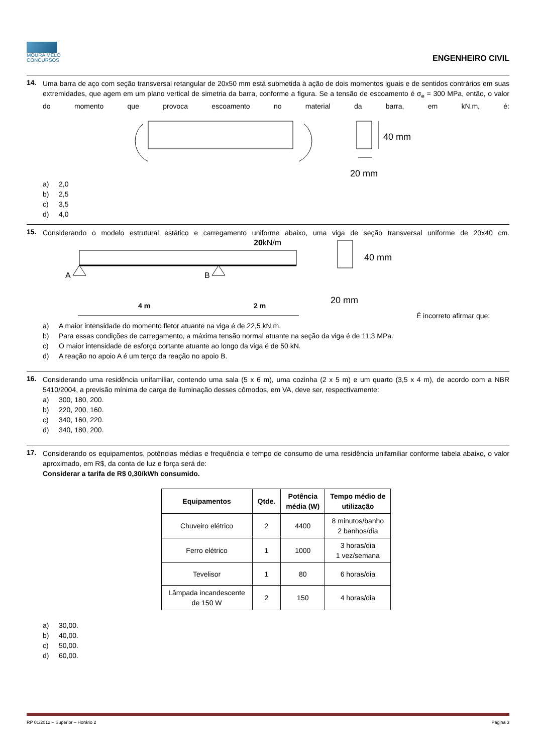MOURA MELO
CONCURSOS
ENGENHEIRO CIVIL
14.
Uma barra de aço com seção transversal retangular de 20x50 mm está submetida à ação de dois momentos iguais e de sentidos contrários em suas extremidades, que agem em um plano vertical de simetria da barra, conforme a figura. Se a tensão de escoamento é σ<sub>e</sub> = 300 MPa, então, o valor do momento que provoca escoamento no material da barra, em kN.m, é:
40 mm
20 mm
a) 2,0
b) 2,5
c) 3,5
d) 4,0
15.
Considerando o modelo estrutural estático e carregamento uniforme abaixo, uma viga de seção transversal uniforme de 20x40 cm.
20kN/m
A
B
4 m
2 m
40 mm
20 mm
É incorreto afirmar que:
a) A maior intensidade do momento fletor atuante na viga é de 22,5 kN.m.
b) Para essas condições de carregamento, a máxima tensão normal atuante na seção da viga é de 11,3 MPa.
c) O maior intensidade de esforço cortante atuante ao longo da viga é de 50 kN.
d) A reação no apoio A é um terço da reação no apoio B.
16.
Considerando uma residência unifamiliar, contendo uma sala (5 x 6 m), uma cozinha (2 x 5 m) e um quarto (3,5 x 4 m), de acordo com a NBR 5410/2004, a previsão mínima de carga de iluminação desses cômodos, em VA, deve ser, respectivamente:
a) 300, 180, 200.
b) 220, 200, 160.
c) 340, 160, 220.
d) 340, 180, 200.
17.
Considerando os equipamentos, potências médias e frequência e tempo de consumo de uma residência unifamiliar conforme tabela abaixo, o valor aproximado, em R$, da conta de luz e força será de:
Considerar a tarifa de R$ 0,30/kWh consumido.
| Equipamentos | Qtde. | Potência média (W) | Tempo médio de utilização |
| --- | --- | --- | --- |
| Chuveiro elétrico | 2 | 4400 | 8 minutos/banho 2 banhos/dia |
| Ferro elétrico | 1 | 1000 | 3 horas/dia 1 vez/semana |
| Tevelisor | 1 | 80 | 6 horas/dia |
| Lâmpada incandescente de 150 W | 2 | 150 | 4 horas/dia |
a) 30,00.
b) 40,00.
c) 50,00.
d) 60,00.
RP 01/2012 – Superior – Horário 2 Página 3